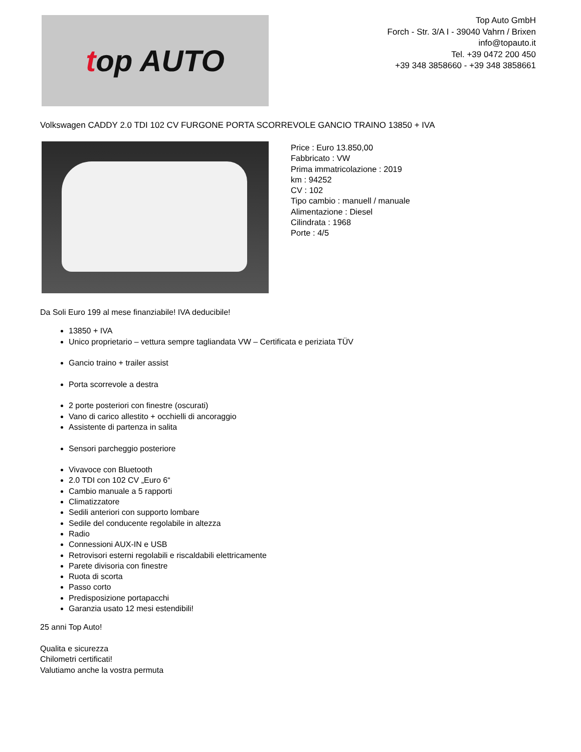top AUTO
Top Auto GmbH
Forch - Str. 3/A I - 39040 Vahrn / Brixen
info@topauto.it
Tel. +39 0472 200 450
+39 348 3858660 - +39 348 3858661
Volkswagen CADDY 2.0 TDI 102 CV FURGONE PORTA SCORREVOLE GANCIO TRAINO 13850 + IVA
Price : Euro 13.850,00
Fabbricato : VW
Prima immatricolazione : 2019
km : 94252
CV : 102
Tipo cambio : manuell / manuale
Alimentazione : Diesel
Cilindrata : 1968
Porte : 4/5
Da Soli Euro 199 al mese finanziabile! IVA deducibile!
13850 + IVA
Unico proprietario – vettura sempre tagliandata VW – Certificata e periziata TÜV
Gancio traino + trailer assist
Porta scorrevole a destra
2 porte posteriori con finestre (oscurati)
Vano di carico allestito + occhielli di ancoraggio
Assistente di partenza in salita
Sensori parcheggio posteriore
Vivavoce con Bluetooth
2.0 TDI con 102 CV „Euro 6“
Cambio manuale a 5 rapporti
Climatizzatore
Sedili anteriori con supporto lombare
Sedile del conducente regolabile in altezza
Radio
Connessioni AUX-IN e USB
Retrovisori esterni regolabili e riscaldabili elettricamente
Parete divisoria con finestre
Ruota di scorta
Passo corto
Predisposizione portapacchi
Garanzia usato 12 mesi estendibili!
25 anni Top Auto!
Qualita e sicurezza
Chilometri certificati!
Valutiamo anche la vostra permuta